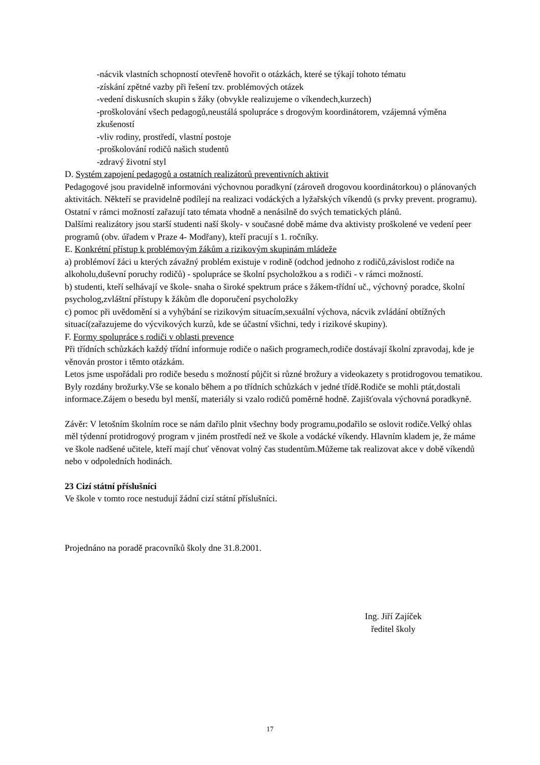-nácvik vlastních schopností otevřeně hovořit o otázkách, které se týkají tohoto tématu
-získání zpětné vazby při řešení tzv. problémových otázek
-vedení diskusních skupin s žáky (obvykle realizujeme o víkendech,kurzech)
-proškolování všech pedagogů,neustálá spolupráce s drogovým koordinátorem, vzájemná výměna zkušeností
-vliv rodiny, prostředí, vlastní postoje
-proškolování rodičů našich studentů
-zdravý životní styl
D. Systém zapojení pedagogů a ostatních realizátorů preventivních aktivit
Pedagogové jsou pravidelně informováni výchovnou poradkyní (zároveň drogovou koordinátorkou) o plánovaných aktivitách. Někteří se pravidelně podílejí na realizaci vodáckých a lyžařských víkendů (s prvky prevent. programu). Ostatní v rámci možností zařazují tato témata vhodně a nenásilně do svých tematických plánů.
Dalšími realizátory jsou starší studenti naší školy- v současné době máme dva aktivisty proškolené ve vedení peer programů (obv. úřadem v Praze 4- Modřany), kteří pracují s 1. ročníky.
E. Konkrétní přístup k problémovým žákům a rizikovým skupinám mládeže
a) problémoví žáci u kterých závažný problém existuje v rodině (odchod jednoho z rodičů,závislost rodiče na alkoholu,duševní poruchy rodičů) - spolupráce se školní psycholožkou a s rodiči - v rámci možností.
b) studenti, kteří selhávají ve škole- snaha o široké spektrum práce s žákem-třídní uč., výchovný poradce, školní psycholog,zvláštní přístupy k žákům dle doporučení psycholožky
c) pomoc při uvědomění si a vyhýbání se rizikovým situacím,sexuální výchova, nácvik zvládání obtížných situací(zařazujeme do výcvikových kurzů, kde se účastní všichni, tedy i rizikové skupiny).
F. Formy spolupráce s rodiči v oblasti prevence
Při třídních schůzkách každý třídní informuje rodiče o našich programech,rodiče dostávají školní zpravodaj, kde je věnován prostor i těmto otázkám.
Letos jsme uspořádali pro rodiče besedu s možností půjčit si různé brožury a videokazety s protidrogovou tematikou. Byly rozdány brožurky.Vše se konalo během a po třídních schůzkách v jedné třídě.Rodiče se mohli ptát,dostali informace.Zájem o besedu byl menší, materiály si vzalo rodičů poměrně hodně. Zajišťovala výchovná poradkyně.
Závěr: V letošním školním roce se nám dařilo plnit všechny body programu,podařilo se oslovit rodiče.Velký ohlas měl týdenní protidrogový program v jiném prostředí než ve škole a vodácké víkendy. Hlavním kladem je, že máme ve škole nadšené učitele, kteří mají chuť věnovat volný čas studentům.Můžeme tak realizovat akce v době víkendů nebo v odpoledních hodinách.
23 Cizí státní příslušníci
Ve škole v tomto roce nestudují žádní cizí státní příslušníci.
Projednáno na poradě pracovníků školy dne 31.8.2001.
Ing. Jiří Zajíček
ředitel školy
17